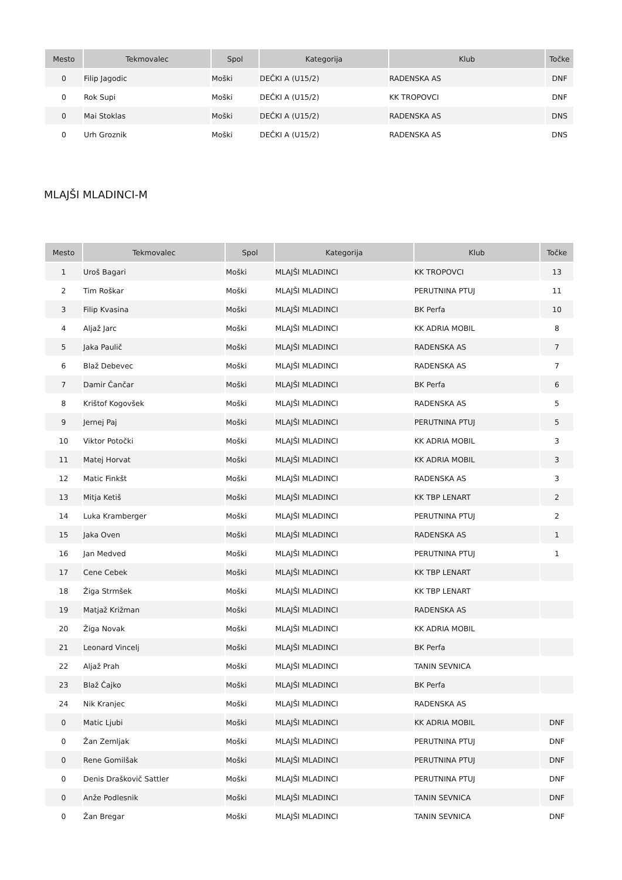| Mesto | Tekmovalec | Spol | Kategorija | Klub | Točke |
| --- | --- | --- | --- | --- | --- |
| 0 | Filip Jagodic | Moški | DEČKI A (U15/2) | RADENSKA AS | DNF |
| 0 | Rok Supi | Moški | DEČKI A (U15/2) | KK TROPOVCI | DNF |
| 0 | Mai Stoklas | Moški | DEČKI A (U15/2) | RADENSKA AS | DNS |
| 0 | Urh Groznik | Moški | DEČKI A (U15/2) | RADENSKA AS | DNS |
MLAJŠI MLADINCI-M
| Mesto | Tekmovalec | Spol | Kategorija | Klub | Točke |
| --- | --- | --- | --- | --- | --- |
| 1 | Uroš Bagari | Moški | MLAJŠI MLADINCI | KK TROPOVCI | 13 |
| 2 | Tim Roškar | Moški | MLAJŠI MLADINCI | PERUTNINA PTUJ | 11 |
| 3 | Filip Kvasina | Moški | MLAJŠI MLADINCI | BK Perfa | 10 |
| 4 | Aljaž Jarc | Moški | MLAJŠI MLADINCI | KK ADRIA MOBIL | 8 |
| 5 | Jaka Paulič | Moški | MLAJŠI MLADINCI | RADENSKA AS | 7 |
| 6 | Blaž Debevec | Moški | MLAJŠI MLADINCI | RADENSKA AS | 7 |
| 7 | Damir Čančar | Moški | MLAJŠI MLADINCI | BK Perfa | 6 |
| 8 | Krištof Kogovšek | Moški | MLAJŠI MLADINCI | RADENSKA AS | 5 |
| 9 | Jernej Paj | Moški | MLAJŠI MLADINCI | PERUTNINA PTUJ | 5 |
| 10 | Viktor Potočki | Moški | MLAJŠI MLADINCI | KK ADRIA MOBIL | 3 |
| 11 | Matej Horvat | Moški | MLAJŠI MLADINCI | KK ADRIA MOBIL | 3 |
| 12 | Matic Finkšt | Moški | MLAJŠI MLADINCI | RADENSKA AS | 3 |
| 13 | Mitja Ketiš | Moški | MLAJŠI MLADINCI | KK TBP LENART | 2 |
| 14 | Luka Kramberger | Moški | MLAJŠI MLADINCI | PERUTNINA PTUJ | 2 |
| 15 | Jaka Oven | Moški | MLAJŠI MLADINCI | RADENSKA AS | 1 |
| 16 | Jan Medved | Moški | MLAJŠI MLADINCI | PERUTNINA PTUJ | 1 |
| 17 | Cene Cebek | Moški | MLAJŠI MLADINCI | KK TBP LENART | |
| 18 | Žiga Strmšek | Moški | MLAJŠI MLADINCI | KK TBP LENART | |
| 19 | Matjaž Križman | Moški | MLAJŠI MLADINCI | RADENSKA AS | |
| 20 | Žiga Novak | Moški | MLAJŠI MLADINCI | KK ADRIA MOBIL | |
| 21 | Leonard Vincelj | Moški | MLAJŠI MLADINCI | BK Perfa | |
| 22 | Aljaž Prah | Moški | MLAJŠI MLADINCI | TANIN SEVNICA | |
| 23 | Blaž Čajko | Moški | MLAJŠI MLADINCI | BK Perfa | |
| 24 | Nik Kranjec | Moški | MLAJŠI MLADINCI | RADENSKA AS | |
| 0 | Matic Ljubi | Moški | MLAJŠI MLADINCI | KK ADRIA MOBIL | DNF |
| 0 | Žan Zemljak | Moški | MLAJŠI MLADINCI | PERUTNINA PTUJ | DNF |
| 0 | Rene Gomilšak | Moški | MLAJŠI MLADINCI | PERUTNINA PTUJ | DNF |
| 0 | Denis Draškovič Sattler | Moški | MLAJŠI MLADINCI | PERUTNINA PTUJ | DNF |
| 0 | Anže Podlesnik | Moški | MLAJŠI MLADINCI | TANIN SEVNICA | DNF |
| 0 | Žan Bregar | Moški | MLAJŠI MLADINCI | TANIN SEVNICA | DNF |